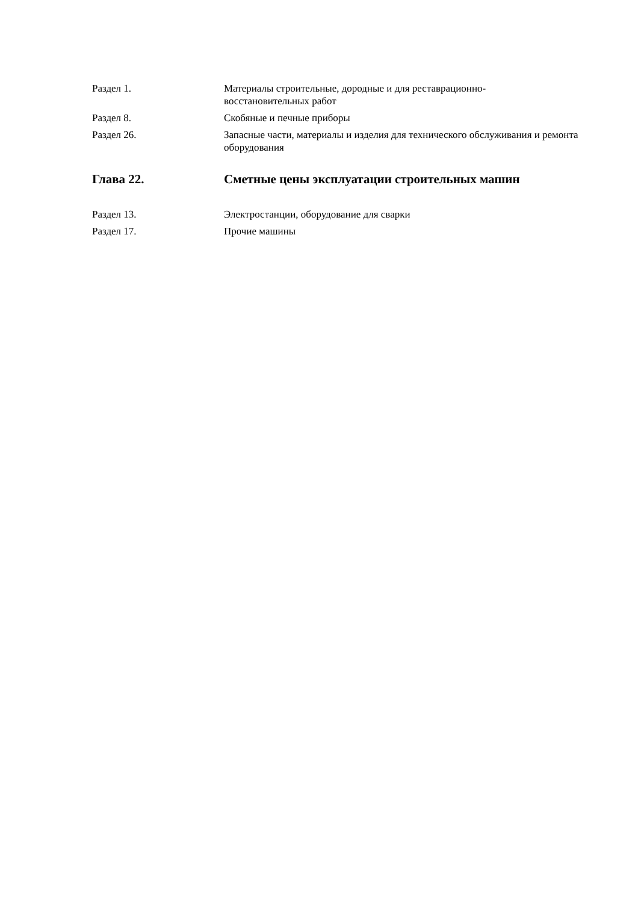Раздел 1. Материалы строительные, дородные и для реставрационно-
восстановительных работ
Раздел 8. Скобяные и печные приборы
Раздел 26. Запасные части, материалы и изделия для технического обслуживания и ремонта оборудования
Глава 22. Сметные цены эксплуатации строительных машин
Раздел 13. Электростанции, оборудование для сварки
Раздел 17. Прочие машины